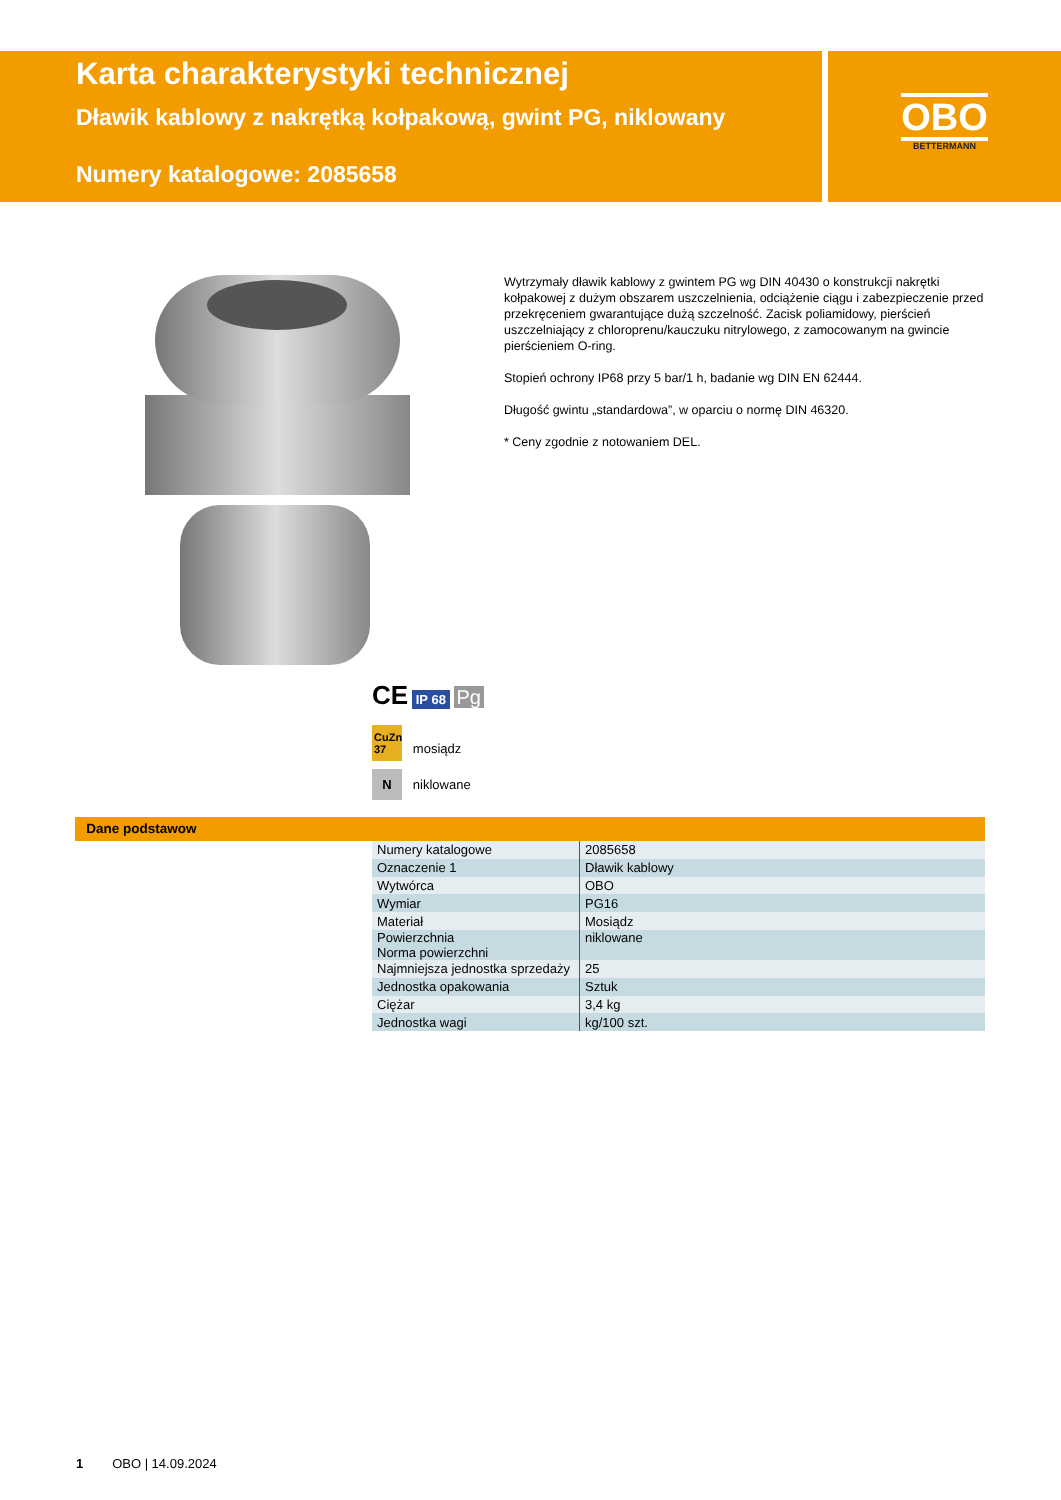Karta charakterystyki technicznej
Dławik kablowy z nakrętką kołpakową, gwint PG, niklowany
Numery katalogowe: 2085658
OBO
BETTERMANN
Wytrzymały dławik kablowy z gwintem PG wg DIN 40430 o konstrukcji nakrętki kołpakowej z dużym obszarem uszczelnienia, odciążenie ciągu i zabezpieczenie przed przekręceniem gwarantujące dużą szczelność. Zacisk poliamidowy, pierścień uszczelniający z chloroprenu/kauczuku nitrylowego, z zamocowanym na gwincie pierścieniem O-ring.
Stopień ochrony IP68 przy 5 bar/1 h, badanie wg DIN EN 62444.
Długość gwintu „standardowa”, w oparciu o normę DIN 46320.
* Ceny zgodnie z notowaniem DEL.
CE IP 68 Pg
CuZn 37 mosiądz
N niklowane
Dane podstawow
| Numery katalogowe | 2085658 |
| Oznaczenie 1 | Dławik kablowy |
| Wytwórca | OBO |
| Wymiar | PG16 |
| Materiał | Mosiądz |
| Powierzchnia Norma powierzchni | niklowane |
| Najmniejsza jednostka sprzedaży | 25 |
| Jednostka opakowania | Sztuk |
| Ciężar | 3,4 kg |
| Jednostka wagi | kg/100 szt. |
1 OBO | 14.09.2024